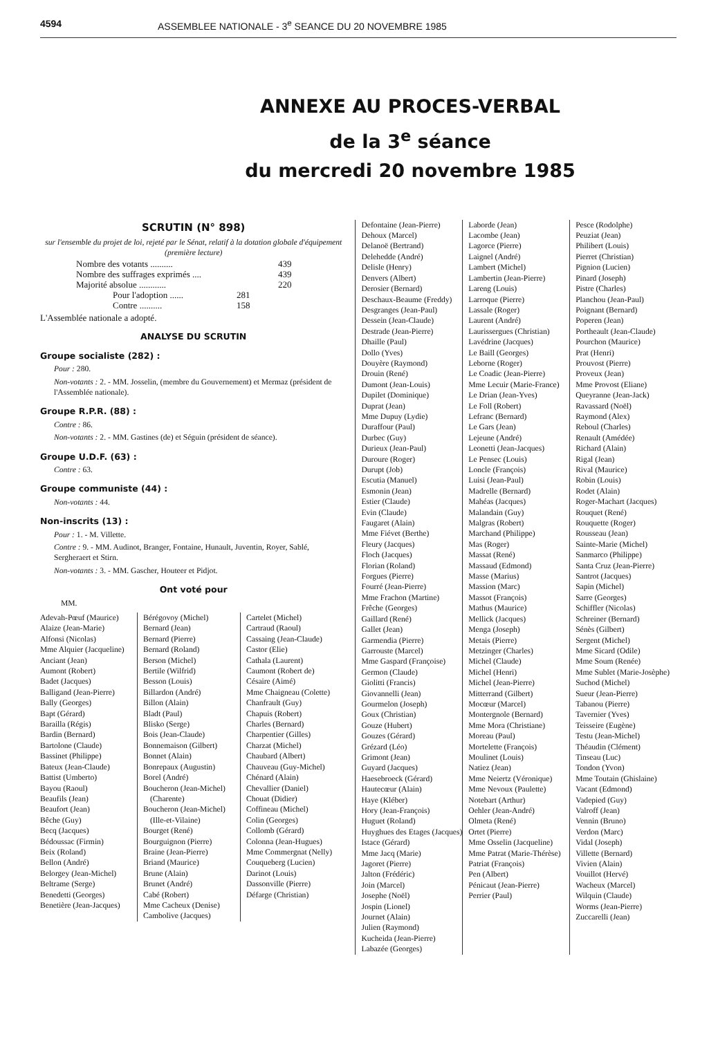4594 ASSEMBLEE NATIONALE - 3<sup>e</sup> SEANCE DU 20 NOVEMBRE 1985
ANNEXE AU PROCES-VERBAL
de la 3<sup>e</sup> séance
du mercredi 20 novembre 1985
SCRUTIN (N° 898)
sur l'ensemble du projet de loi, rejeté par le Sénat, relatif à la dotation globale d'équipement (première lecture)
Nombre des votants .......... 439
Nombre des suffrages exprimés .... 439
Majorité absolue ............ 220
Pour l'adoption ...... 281
Contre .......... 158
L'Assemblée nationale a adopté.
ANALYSE DU SCRUTIN
Groupe socialiste (282) :
Pour : 280.
Non-votants : 2. - MM. Josselin, (membre du Gouvernement) et Mermaz (président de l'Assemblée nationale).
Groupe R.P.R. (88) :
Contre : 86.
Non-votants : 2. - MM. Gastines (de) et Séguin (président de séance).
Groupe U.D.F. (63) :
Contre : 63.
Groupe communiste (44) :
Non-votants : 44.
Non-inscrits (13) :
Pour : 1. - M. Villette.
Contre : 9. - MM. Audinot, Branger, Fontaine, Hunault, Juventin, Royer, Sablé, Sergheraert et Stirn.
Non-votants : 3. - MM. Gascher, Houteer et Pidjot.
Ont voté pour
MM.
Adevah-Pœuf (Maurice)
Alaize (Jean-Marie)
Alfonsi (Nicolas)
Mme Alquier (Jacqueline)
Anciant (Jean)
Aumont (Robert)
Badet (Jacques)
Balligand (Jean-Pierre)
Bally (Georges)
Bapt (Gérard)
Barailla (Régis)
Bardin (Bernard)
Bartolone (Claude)
Bassinet (Philippe)
Bateux (Jean-Claude)
Battist (Umberto)
Bayou (Raoul)
Beaufils (Jean)
Beaufort (Jean)
Bêche (Guy)
Becq (Jacques)
Bédoussac (Firmin)
Beix (Roland)
Bellon (André)
Belorgey (Jean-Michel)
Beltrame (Serge)
Benedetti (Georges)
Benetière (Jean-Jacques)
Bérégovoy (Michel)
Bernard (Jean)
Bernard (Pierre)
Bernard (Roland)
Berson (Michel)
Bertile (Wilfrid)
Besson (Louis)
Billardon (André)
Billon (Alain)
Bladt (Paul)
Blisko (Serge)
Bois (Jean-Claude)
Bonnemaison (Gilbert)
Bonnet (Alain)
Bonrepaux (Augustin)
Borel (André)
Boucheron (Jean-Michel) (Charente)
Boucheron (Jean-Michel) (Ille-et-Vilaine)
Bourget (René)
Bourguignon (Pierre)
Braine (Jean-Pierre)
Briand (Maurice)
Brune (Alain)
Brunet (André)
Cabé (Robert)
Mme Cacheux (Denise)
Cambolive (Jacques)
Cartelet (Michel)
Cartraud (Raoul)
Cassaing (Jean-Claude)
Castor (Elie)
Cathala (Laurent)
Caumont (Robert de)
Césaire (Aimé)
Mme Chaigneau (Colette)
Chanfrault (Guy)
Chapuis (Robert)
Charles (Bernard)
Charpentier (Gilles)
Charzat (Michel)
Chaubard (Albert)
Chauveau (Guy-Michel)
Chénard (Alain)
Chevallier (Daniel)
Chouat (Didier)
Coffineau (Michel)
Colin (Georges)
Collomb (Gérard)
Colonna (Jean-Hugues)
Mme Commergnat (Nelly)
Couqueberg (Lucien)
Darinot (Louis)
Dassonville (Pierre)
Défarge (Christian)
Defontaine (Jean-Pierre)
Dehoux (Marcel)
Delanoë (Bertrand)
Delehedde (André)
Delisle (Henry)
Denvers (Albert)
Derosier (Bernard)
Deschaux-Beaume (Freddy)
Desgranges (Jean-Paul)
Dessein (Jean-Claude)
Destrade (Jean-Pierre)
Dhaille (Paul)
Dollo (Yves)
Douyère (Raymond)
Drouin (René)
Dumont (Jean-Louis)
Dupilet (Dominique)
Duprat (Jean)
Mme Dupuy (Lydie)
Duraffour (Paul)
Durbec (Guy)
Durieux (Jean-Paul)
Duroure (Roger)
Durupt (Job)
Escutia (Manuel)
Esmonin (Jean)
Estier (Claude)
Evin (Claude)
Faugaret (Alain)
Mme Fiévet (Berthe)
Fleury (Jacques)
Floch (Jacques)
Florian (Roland)
Forgues (Pierre)
Fourré (Jean-Pierre)
Mme Frachon (Martine)
Frêche (Georges)
Gaillard (René)
Gallet (Jean)
Garmendia (Pierre)
Garrouste (Marcel)
Mme Gaspard (Françoise)
Germon (Claude)
Giolitti (Francis)
Giovannelli (Jean)
Gourmelon (Joseph)
Goux (Christian)
Gouze (Hubert)
Gouzes (Gérard)
Grézard (Léo)
Grimont (Jean)
Guyard (Jacques)
Haesebroeck (Gérard)
Hautecœur (Alain)
Haye (Kléber)
Hory (Jean-François)
Huguet (Roland)
Huyghues des Etages (Jacques)
Istace (Gérard)
Mme Jacq (Marie)
Jagoret (Pierre)
Jalton (Frédéric)
Join (Marcel)
Josephe (Noël)
Jospin (Lionel)
Journet (Alain)
Julien (Raymond)
Kucheida (Jean-Pierre)
Labazée (Georges)
Laborde (Jean)
Lacombe (Jean)
Lagorce (Pierre)
Laignel (André)
Lambert (Michel)
Lambertin (Jean-Pierre)
Lareng (Louis)
Larroque (Pierre)
Lassale (Roger)
Laurent (André)
Laurissergues (Christian)
Lavédrine (Jacques)
Le Baill (Georges)
Leborne (Roger)
Le Coadic (Jean-Pierre)
Mme Lecuir (Marie-France)
Le Drian (Jean-Yves)
Le Foll (Robert)
Lefranc (Bernard)
Le Gars (Jean)
Lejeune (André)
Leonetti (Jean-Jacques)
Le Pensec (Louis)
Loncle (François)
Luisi (Jean-Paul)
Madrelle (Bernard)
Mahéas (Jacques)
Malandain (Guy)
Malgras (Robert)
Marchand (Philippe)
Mas (Roger)
Massat (René)
Massaud (Edmond)
Masse (Marius)
Massion (Marc)
Massot (François)
Mathus (Maurice)
Mellick (Jacques)
Menga (Joseph)
Metais (Pierre)
Metzinger (Charles)
Michel (Claude)
Michel (Henri)
Michel (Jean-Pierre)
Mitterrand (Gilbert)
Mocœur (Marcel)
Montergnole (Bernard)
Mme Mora (Christiane)
Moreau (Paul)
Mortelette (François)
Moulinet (Louis)
Natiez (Jean)
Mme Neiertz (Véronique)
Mme Nevoux (Paulette)
Notebart (Arthur)
Oehler (Jean-André)
Olmeta (René)
Ortet (Pierre)
Mme Osselin (Jacqueline)
Mme Patrat (Marie-Thérèse)
Patriat (François)
Pen (Albert)
Pénicaut (Jean-Pierre)
Perrier (Paul)
Pesce (Rodolphe)
Peuziat (Jean)
Philibert (Louis)
Pierret (Christian)
Pignion (Lucien)
Pinard (Joseph)
Pistre (Charles)
Planchou (Jean-Paul)
Poignant (Bernard)
Poperen (Jean)
Portheault (Jean-Claude)
Pourchon (Maurice)
Prat (Henri)
Prouvost (Pierre)
Proveux (Jean)
Mme Provost (Eliane)
Queyranne (Jean-Jack)
Ravassard (Noël)
Raymond (Alex)
Reboul (Charles)
Renault (Amédée)
Richard (Alain)
Rigal (Jean)
Rival (Maurice)
Robin (Louis)
Rodet (Alain)
Roger-Machart (Jacques)
Rouquet (René)
Rouquette (Roger)
Rousseau (Jean)
Sainte-Marie (Michel)
Sanmarco (Philippe)
Santa Cruz (Jean-Pierre)
Santrot (Jacques)
Sapin (Michel)
Sarre (Georges)
Schiffler (Nicolas)
Schreiner (Bernard)
Sénès (Gilbert)
Sergent (Michel)
Mme Sicard (Odile)
Mme Soum (Renée)
Mme Sublet (Marie-Josèphe)
Suchod (Michel)
Sueur (Jean-Pierre)
Tabanou (Pierre)
Tavernier (Yves)
Teisseire (Eugène)
Testu (Jean-Michel)
Théaudin (Clément)
Tinseau (Luc)
Tondon (Yvon)
Mme Toutain (Ghislaine)
Vacant (Edmond)
Vadepied (Guy)
Valroff (Jean)
Vennin (Bruno)
Verdon (Marc)
Vidal (Joseph)
Villette (Bernard)
Vivien (Alain)
Vouillot (Hervé)
Wacheux (Marcel)
Wilquin (Claude)
Worms (Jean-Pierre)
Zuccarelli (Jean)